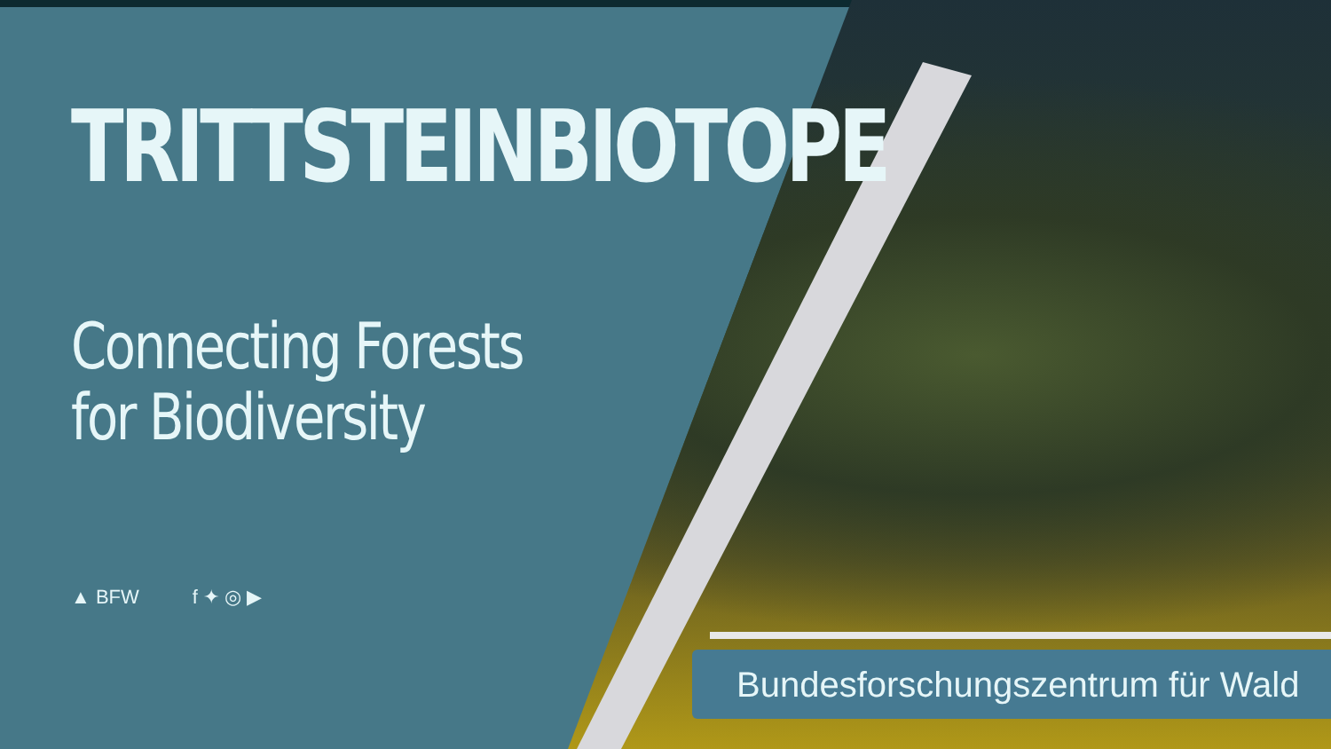TRITTSTEINBIOTOPE
Connecting Forests
for Biodiversity
▲ BFW f ✦ ◎ ▶
Bundesforschungszentrum für Wald